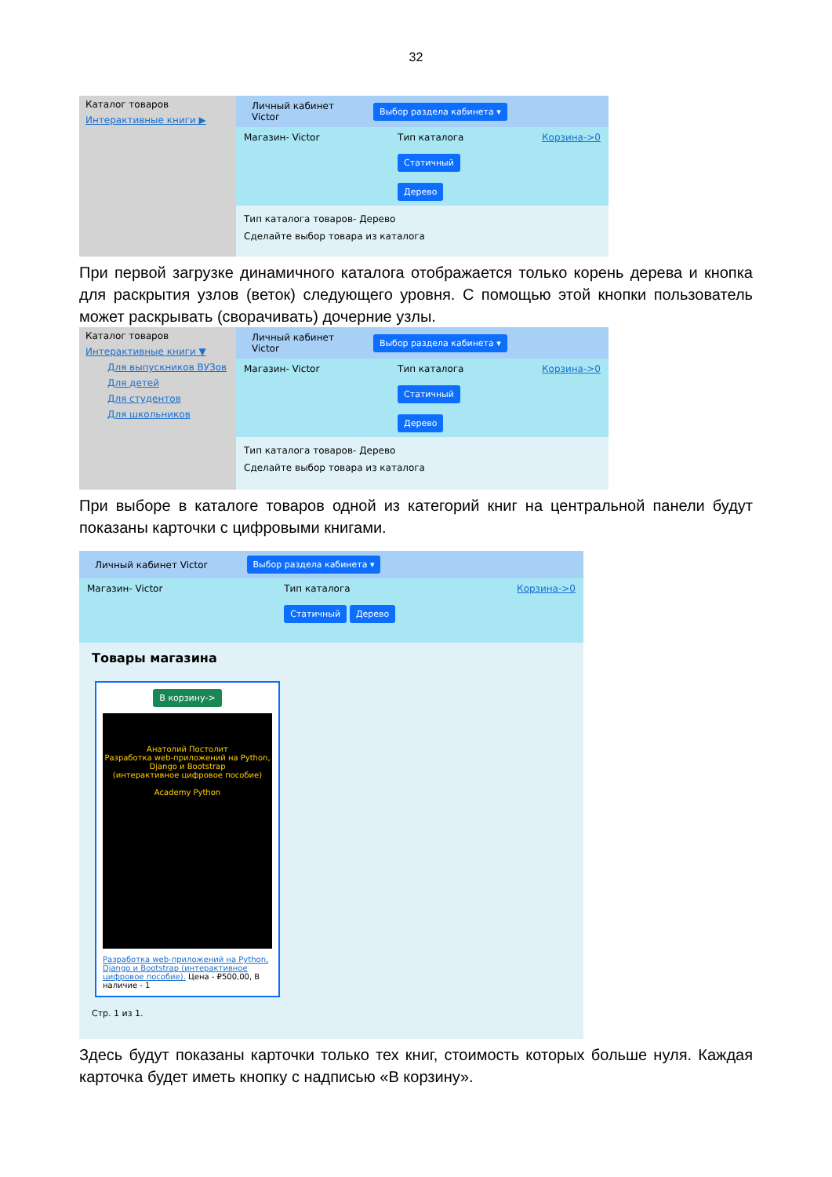32
Каталог товаров
Интерактивные книги ▶
Личный кабинет
Victor Выбор раздела кабинета ▾
Магазин- Victor Тип каталога
Статичный
Дерево Корзина->0
Тип каталога товаров- Дерево
Сделайте выбор товара из каталога
При первой загрузке динамичного каталога отображается только корень дерева и кнопка для раскрытия узлов (веток) следующего уровня. С помощью этой кнопки пользователь может раскрывать (сворачивать) дочерние узлы.
Каталог товаров
Интерактивные книги ▼
Для выпускников ВУЗов
Для детей
Для студентов
Для школьников
Личный кабинет
Victor Выбор раздела кабинета ▾
Магазин- Victor Тип каталога
Статичный
Дерево Корзина->0
Тип каталога товаров- Дерево
Сделайте выбор товара из каталога
При выборе в каталоге товаров одной из категорий книг на центральной панели будут показаны карточки с цифровыми книгами.
Личный кабинет Victor Выбор раздела кабинета ▾
Магазин- Victor Тип каталога
Статичный Дерево Корзина->0
Товары магазина
В корзину->
Анатолий Постолит
Разработка web-приложений на Python, Django и Bootstrap
(интерактивное цифровое пособие)
Academy Python
Разработка web-приложений на Python, Django и Bootstrap (интерактивное цифровое пособие). Цена - ₽500,00, В наличие - 1
Стр. 1 из 1.
Здесь будут показаны карточки только тех книг, стоимость которых больше нуля. Каждая карточка будет иметь кнопку с надписью «В корзину».